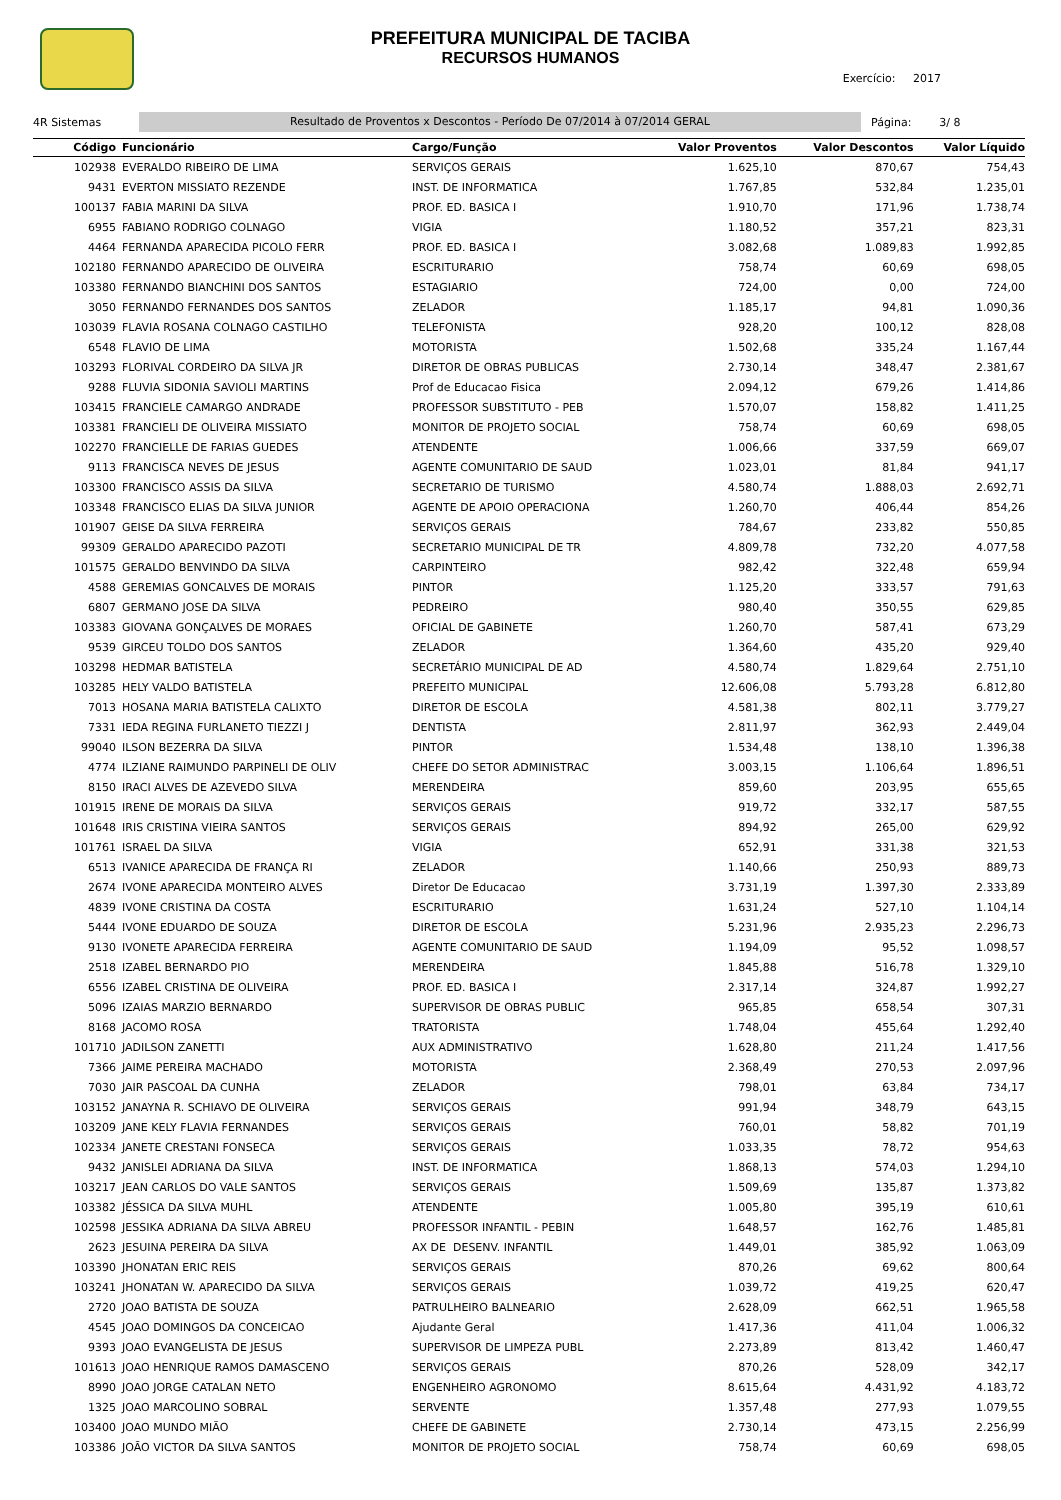PREFEITURA MUNICIPAL DE TACIBA
RECURSOS HUMANOS
Exercício: 2017
4R Sistemas Resultado de Proventos x Descontos - Período De 07/2014 à 07/2014 GERAL Página: 3/ 8
| Código | Funcionário | Cargo/Função | Valor Proventos | Valor Descontos | Valor Líquido |
| --- | --- | --- | --- | --- | --- |
| 102938 | EVERALDO RIBEIRO DE LIMA | SERVIÇOS GERAIS | 1.625,10 | 870,67 | 754,43 |
| 9431 | EVERTON MISSIATO REZENDE | INST. DE INFORMATICA | 1.767,85 | 532,84 | 1.235,01 |
| 100137 | FABIA MARINI DA SILVA | PROF. ED. BASICA I | 1.910,70 | 171,96 | 1.738,74 |
| 6955 | FABIANO RODRIGO COLNAGO | VIGIA | 1.180,52 | 357,21 | 823,31 |
| 4464 | FERNANDA APARECIDA PICOLO FERR | PROF. ED. BASICA I | 3.082,68 | 1.089,83 | 1.992,85 |
| 102180 | FERNANDO APARECIDO DE OLIVEIRA | ESCRITURARIO | 758,74 | 60,69 | 698,05 |
| 103380 | FERNANDO BIANCHINI DOS SANTOS | ESTAGIARIO | 724,00 | 0,00 | 724,00 |
| 3050 | FERNANDO FERNANDES DOS SANTOS | ZELADOR | 1.185,17 | 94,81 | 1.090,36 |
| 103039 | FLAVIA ROSANA COLNAGO CASTILHO | TELEFONISTA | 928,20 | 100,12 | 828,08 |
| 6548 | FLAVIO DE LIMA | MOTORISTA | 1.502,68 | 335,24 | 1.167,44 |
| 103293 | FLORIVAL CORDEIRO DA SILVA JR | DIRETOR DE OBRAS PUBLICAS | 2.730,14 | 348,47 | 2.381,67 |
| 9288 | FLUVIA SIDONIA SAVIOLI MARTINS | Prof de Educacao Fisica | 2.094,12 | 679,26 | 1.414,86 |
| 103415 | FRANCIELE CAMARGO ANDRADE | PROFESSOR SUBSTITUTO - PEB | 1.570,07 | 158,82 | 1.411,25 |
| 103381 | FRANCIELI DE OLIVEIRA MISSIATO | MONITOR DE PROJETO SOCIAL | 758,74 | 60,69 | 698,05 |
| 102270 | FRANCIELLE DE FARIAS GUEDES | ATENDENTE | 1.006,66 | 337,59 | 669,07 |
| 9113 | FRANCISCA NEVES DE JESUS | AGENTE COMUNITARIO DE SAUD | 1.023,01 | 81,84 | 941,17 |
| 103300 | FRANCISCO ASSIS DA SILVA | SECRETARIO DE TURISMO | 4.580,74 | 1.888,03 | 2.692,71 |
| 103348 | FRANCISCO ELIAS DA SILVA JUNIOR | AGENTE DE APOIO OPERACIONA | 1.260,70 | 406,44 | 854,26 |
| 101907 | GEISE DA SILVA FERREIRA | SERVIÇOS GERAIS | 784,67 | 233,82 | 550,85 |
| 99309 | GERALDO APARECIDO PAZOTI | SECRETARIO MUNICIPAL DE TR | 4.809,78 | 732,20 | 4.077,58 |
| 101575 | GERALDO BENVINDO DA SILVA | CARPINTEIRO | 982,42 | 322,48 | 659,94 |
| 4588 | GEREMIAS GONCALVES DE MORAIS | PINTOR | 1.125,20 | 333,57 | 791,63 |
| 6807 | GERMANO JOSE DA SILVA | PEDREIRO | 980,40 | 350,55 | 629,85 |
| 103383 | GIOVANA GONÇALVES DE MORAES | OFICIAL DE GABINETE | 1.260,70 | 587,41 | 673,29 |
| 9539 | GIRCEU TOLDO DOS SANTOS | ZELADOR | 1.364,60 | 435,20 | 929,40 |
| 103298 | HEDMAR BATISTELA | SECRETÁRIO MUNICIPAL DE AD | 4.580,74 | 1.829,64 | 2.751,10 |
| 103285 | HELY VALDO BATISTELA | PREFEITO MUNICIPAL | 12.606,08 | 5.793,28 | 6.812,80 |
| 7013 | HOSANA MARIA BATISTELA CALIXTO | DIRETOR DE ESCOLA | 4.581,38 | 802,11 | 3.779,27 |
| 7331 | IEDA REGINA FURLANETO TIEZZI J | DENTISTA | 2.811,97 | 362,93 | 2.449,04 |
| 99040 | ILSON BEZERRA DA SILVA | PINTOR | 1.534,48 | 138,10 | 1.396,38 |
| 4774 | ILZIANE RAIMUNDO PARPINELI DE OLIV | CHEFE DO SETOR ADMINISTRAC | 3.003,15 | 1.106,64 | 1.896,51 |
| 8150 | IRACI ALVES DE AZEVEDO SILVA | MERENDEIRA | 859,60 | 203,95 | 655,65 |
| 101915 | IRENE DE MORAIS DA SILVA | SERVIÇOS GERAIS | 919,72 | 332,17 | 587,55 |
| 101648 | IRIS CRISTINA VIEIRA SANTOS | SERVIÇOS GERAIS | 894,92 | 265,00 | 629,92 |
| 101761 | ISRAEL DA SILVA | VIGIA | 652,91 | 331,38 | 321,53 |
| 6513 | IVANICE APARECIDA DE FRANÇA RI | ZELADOR | 1.140,66 | 250,93 | 889,73 |
| 2674 | IVONE APARECIDA MONTEIRO ALVES | Diretor De Educacao | 3.731,19 | 1.397,30 | 2.333,89 |
| 4839 | IVONE CRISTINA DA COSTA | ESCRITURARIO | 1.631,24 | 527,10 | 1.104,14 |
| 5444 | IVONE EDUARDO DE SOUZA | DIRETOR DE ESCOLA | 5.231,96 | 2.935,23 | 2.296,73 |
| 9130 | IVONETE APARECIDA FERREIRA | AGENTE COMUNITARIO DE SAUD | 1.194,09 | 95,52 | 1.098,57 |
| 2518 | IZABEL BERNARDO PIO | MERENDEIRA | 1.845,88 | 516,78 | 1.329,10 |
| 6556 | IZABEL CRISTINA DE OLIVEIRA | PROF. ED. BASICA I | 2.317,14 | 324,87 | 1.992,27 |
| 5096 | IZAIAS MARZIO BERNARDO | SUPERVISOR DE OBRAS PUBLIC | 965,85 | 658,54 | 307,31 |
| 8168 | JACOMO ROSA | TRATORISTA | 1.748,04 | 455,64 | 1.292,40 |
| 101710 | JADILSON ZANETTI | AUX ADMINISTRATIVO | 1.628,80 | 211,24 | 1.417,56 |
| 7366 | JAIME PEREIRA MACHADO | MOTORISTA | 2.368,49 | 270,53 | 2.097,96 |
| 7030 | JAIR PASCOAL DA CUNHA | ZELADOR | 798,01 | 63,84 | 734,17 |
| 103152 | JANAYNA R. SCHIAVO DE OLIVEIRA | SERVIÇOS GERAIS | 991,94 | 348,79 | 643,15 |
| 103209 | JANE KELY FLAVIA FERNANDES | SERVIÇOS GERAIS | 760,01 | 58,82 | 701,19 |
| 102334 | JANETE CRESTANI FONSECA | SERVIÇOS GERAIS | 1.033,35 | 78,72 | 954,63 |
| 9432 | JANISLEI ADRIANA DA SILVA | INST. DE INFORMATICA | 1.868,13 | 574,03 | 1.294,10 |
| 103217 | JEAN CARLOS DO VALE SANTOS | SERVIÇOS GERAIS | 1.509,69 | 135,87 | 1.373,82 |
| 103382 | JÉSSICA DA SILVA MUHL | ATENDENTE | 1.005,80 | 395,19 | 610,61 |
| 102598 | JESSIKA ADRIANA DA SILVA ABREU | PROFESSOR INFANTIL - PEBIN | 1.648,57 | 162,76 | 1.485,81 |
| 2623 | JESUINA PEREIRA DA SILVA | AX DE DESENV. INFANTIL | 1.449,01 | 385,92 | 1.063,09 |
| 103390 | JHONATAN ERIC REIS | SERVIÇOS GERAIS | 870,26 | 69,62 | 800,64 |
| 103241 | JHONATAN W. APARECIDO DA SILVA | SERVIÇOS GERAIS | 1.039,72 | 419,25 | 620,47 |
| 2720 | JOAO BATISTA DE SOUZA | PATRULHEIRO BALNEARIO | 2.628,09 | 662,51 | 1.965,58 |
| 4545 | JOAO DOMINGOS DA CONCEICAO | Ajudante Geral | 1.417,36 | 411,04 | 1.006,32 |
| 9393 | JOAO EVANGELISTA DE JESUS | SUPERVISOR DE LIMPEZA PUBL | 2.273,89 | 813,42 | 1.460,47 |
| 101613 | JOAO HENRIQUE RAMOS DAMASCENO | SERVIÇOS GERAIS | 870,26 | 528,09 | 342,17 |
| 8990 | JOAO JORGE CATALAN NETO | ENGENHEIRO AGRONOMO | 8.615,64 | 4.431,92 | 4.183,72 |
| 1325 | JOAO MARCOLINO SOBRAL | SERVENTE | 1.357,48 | 277,93 | 1.079,55 |
| 103400 | JOAO MUNDO MIÃO | CHEFE DE GABINETE | 2.730,14 | 473,15 | 2.256,99 |
| 103386 | JOÃO VICTOR DA SILVA SANTOS | MONITOR DE PROJETO SOCIAL | 758,74 | 60,69 | 698,05 |